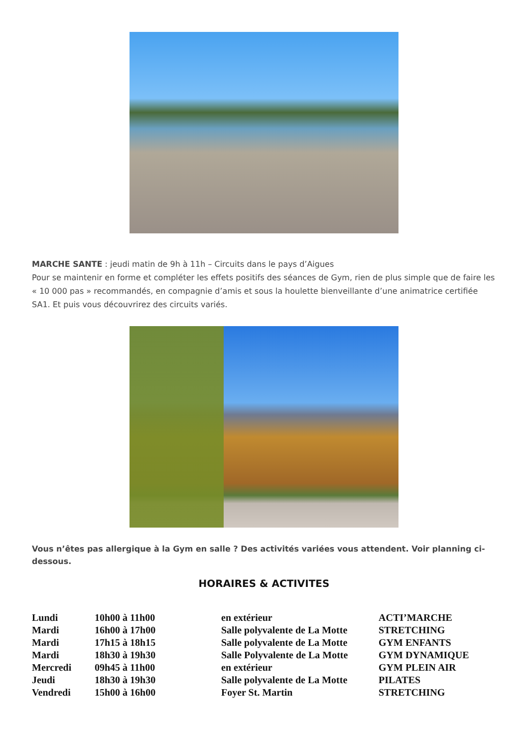MARCHE SANTE : jeudi matin de 9h à 11h – Circuits dans le pays d’Aigues
Pour se maintenir en forme et compléter les effets positifs des séances de Gym, rien de plus simple que de faire les « 10 000 pas » recommandés, en compagnie d’amis et sous la houlette bienveillante d’une animatrice certifiée SA1. Et puis vous découvrirez des circuits variés.
Vous n’êtes pas allergique à la Gym en salle ? Des activités variées vous attendent. Voir planning ci-dessous.
HORAIRES & ACTIVITES
| Lundi | 10h00 à 11h00 | en extérieur | ACTI’MARCHE |
| Mardi | 16h00 à 17h00 | Salle polyvalente de La Motte | STRETCHING |
| Mardi | 17h15 à 18h15 | Salle polyvalente de La Motte | GYM ENFANTS |
| Mardi | 18h30 à 19h30 | Salle Polyvalente de La Motte | GYM DYNAMIQUE |
| Mercredi | 09h45 à 11h00 | en extérieur | GYM PLEIN AIR |
| Jeudi | 18h30 à 19h30 | Salle polyvalente de La Motte | PILATES |
| Vendredi | 15h00 à 16h00 | Foyer St. Martin | STRETCHING |